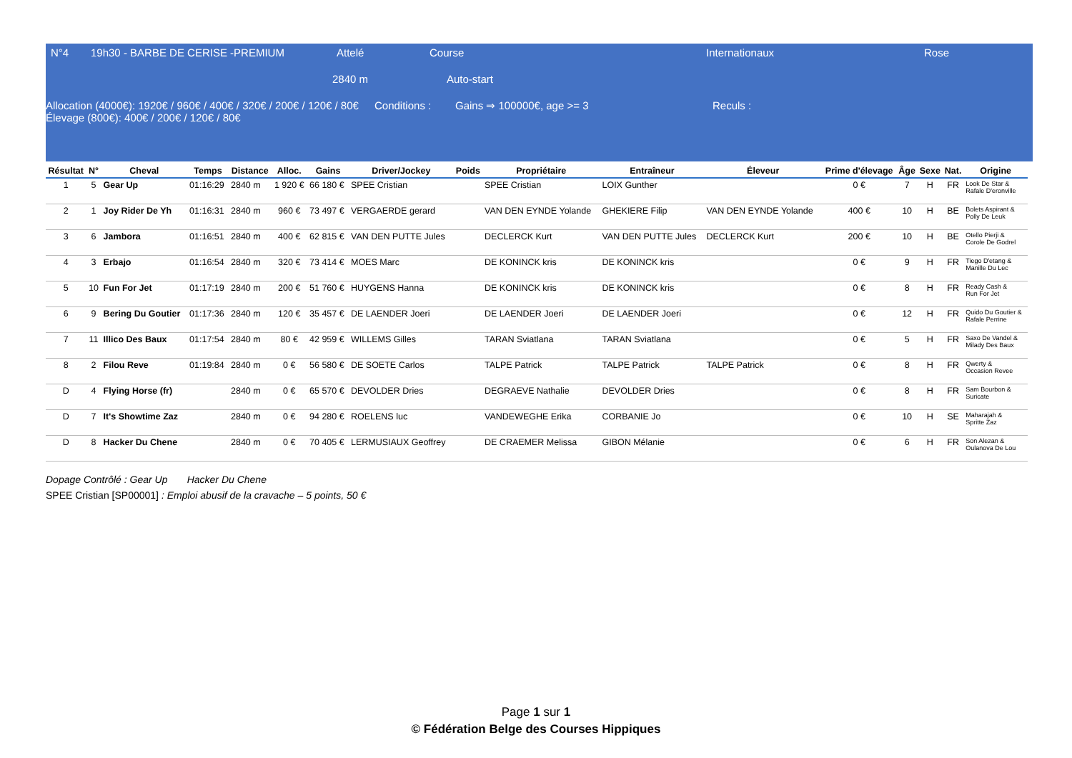N°4 19h30 - BARBE DE CERISE -PREMIUM Attelé Course Internationaux Rose
2840 m Auto-start
Allocation (4000€): 1920€ / 960€ / 400€ / 320€ / 200€ / 120€ / 80€
Élevage (800€): 400€ / 200€ / 120€ / 80€ Conditions : Gains ⇒ 100000€, age >= 3 Reculs :
| Résultat | N° | Cheval | Temps | Distance | Alloc. | Gains | Driver/Jockey | Poids | Propriétaire | Entraîneur | Éleveur | Prime d'élevage | Âge | Sexe | Nat. | Origine |
| --- | --- | --- | --- | --- | --- | --- | --- | --- | --- | --- | --- | --- | --- | --- | --- | --- |
| 1 | 5 | Gear Up | 01:16:29 | 2840 m | 1 920 € | 66 180 € | SPEE Cristian | | SPEE Cristian | LOIX Gunther | | 0 € | 7 | H | FR | Look De Star & Rafale D'eronville |
| 2 | 1 | Joy Rider De Yh | 01:16:31 | 2840 m | 960 € | 73 497 € | VERGAERDE gerard | | VAN DEN EYNDE Yolande | GHEKIERE Filip | VAN DEN EYNDE Yolande | 400 € | 10 | H | BE | Bolets Aspirant & Polly De Leuk |
| 3 | 6 | Jambora | 01:16:51 | 2840 m | 400 € | 62 815 € | VAN DEN PUTTE Jules | | DECLERCK Kurt | VAN DEN PUTTE Jules | DECLERCK Kurt | 200 € | 10 | H | BE | Otello Pierji & Corole De Godrel |
| 4 | 3 | Erbajo | 01:16:54 | 2840 m | 320 € | 73 414 € | MOES Marc | | DE KONINCK kris | DE KONINCK kris | | 0 € | 9 | H | FR | Tiego D'etang & Manille Du Lec |
| 5 | 10 | Fun For Jet | 01:17:19 | 2840 m | 200 € | 51 760 € | HUYGENS Hanna | | DE KONINCK kris | DE KONINCK kris | | 0 € | 8 | H | FR | Ready Cash & Run For Jet |
| 6 | 9 | Bering Du Goutier | 01:17:36 | 2840 m | 120 € | 35 457 € | DE LAENDER Joeri | | DE LAENDER Joeri | DE LAENDER Joeri | | 0 € | 12 | H | FR | Quido Du Goutier & Rafale Perrine |
| 7 | 11 | Illico Des Baux | 01:17:54 | 2840 m | 80 € | 42 959 € | WILLEMS Gilles | | TARAN Sviatlana | TARAN Sviatlana | | 0 € | 5 | H | FR | Saxo De Vandel & Milady Des Baux |
| 8 | 2 | Filou Reve | 01:19:84 | 2840 m | 0 € | 56 580 € | DE SOETE Carlos | | TALPE Patrick | TALPE Patrick | TALPE Patrick | 0 € | 8 | H | FR | Qwerty & Occasion Revee |
| D | 4 | Flying Horse (fr) | | 2840 m | 0 € | 65 570 € | DEVOLDER Dries | | DEGRAEVE Nathalie | DEVOLDER Dries | | 0 € | 8 | H | FR | Sam Bourbon & Suricate |
| D | 7 | It's Showtime Zaz | | 2840 m | 0 € | 94 280 € | ROELENS luc | | VANDEWEGHE Erika | CORBANIE Jo | | 0 € | 10 | H | SE | Maharajah & Spritte Zaz |
| D | 8 | Hacker Du Chene | | 2840 m | 0 € | 70 405 € | LERMUSIAUX Geoffrey | | DE CRAEMER Melissa | GIBON Mélanie | | 0 € | 6 | H | FR | Son Alezan & Oulanova De Lou |
Dopage Contrôlé : Gear Up Hacker Du Chene
SPEE Cristian [SP00001] : Emploi abusif de la cravache – 5 points, 50 €
Page 1 sur 1
© Fédération Belge des Courses Hippiques